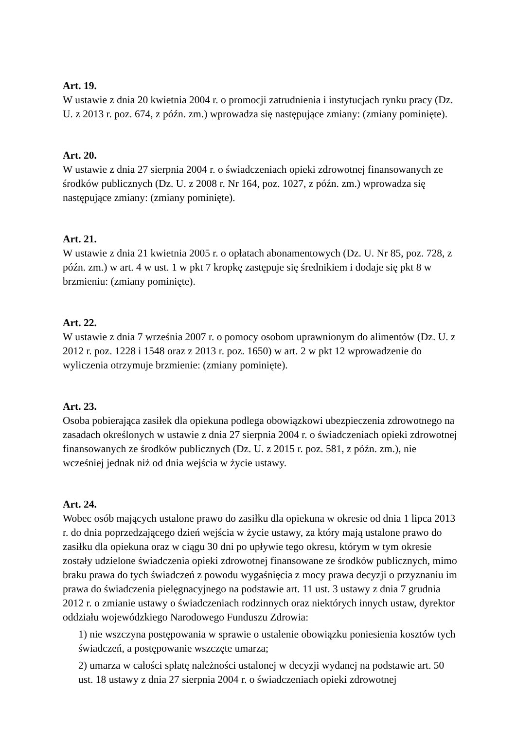Art. 19.
W ustawie z dnia 20 kwietnia 2004 r. o promocji zatrudnienia i instytucjach rynku pracy (Dz. U. z 2013 r. poz. 674, z późn. zm.) wprowadza się następujące zmiany: (zmiany pominięte).
Art. 20.
W ustawie z dnia 27 sierpnia 2004 r. o świadczeniach opieki zdrowotnej finansowanych ze środków publicznych (Dz. U. z 2008 r. Nr 164, poz. 1027, z późn. zm.) wprowadza się następujące zmiany: (zmiany pominięte).
Art. 21.
W ustawie z dnia 21 kwietnia 2005 r. o opłatach abonamentowych (Dz. U. Nr 85, poz. 728, z późn. zm.) w art. 4 w ust. 1 w pkt 7 kropkę zastępuje się średnikiem i dodaje się pkt 8 w brzmieniu: (zmiany pominięte).
Art. 22.
W ustawie z dnia 7 września 2007 r. o pomocy osobom uprawnionym do alimentów (Dz. U. z 2012 r. poz. 1228 i 1548 oraz z 2013 r. poz. 1650) w art. 2 w pkt 12 wprowadzenie do wyliczenia otrzymuje brzmienie: (zmiany pominięte).
Art. 23.
Osoba pobierająca zasiłek dla opiekuna podlega obowiązkowi ubezpieczenia zdrowotnego na zasadach określonych w ustawie z dnia 27 sierpnia 2004 r. o świadczeniach opieki zdrowotnej finansowanych ze środków publicznych (Dz. U. z 2015 r. poz. 581, z późn. zm.), nie wcześniej jednak niż od dnia wejścia w życie ustawy.
Art. 24.
Wobec osób mających ustalone prawo do zasiłku dla opiekuna w okresie od dnia 1 lipca 2013 r. do dnia poprzedzającego dzień wejścia w życie ustawy, za który mają ustalone prawo do zasiłku dla opiekuna oraz w ciągu 30 dni po upływie tego okresu, którym w tym okresie zostały udzielone świadczenia opieki zdrowotnej finansowane ze środków publicznych, mimo braku prawa do tych świadczeń z powodu wygaśnięcia z mocy prawa decyzji o przyznaniu im prawa do świadczenia pielęgnacyjnego na podstawie art. 11 ust. 3 ustawy z dnia 7 grudnia 2012 r. o zmianie ustawy o świadczeniach rodzinnych oraz niektórych innych ustaw, dyrektor oddziału wojewódzkiego Narodowego Funduszu Zdrowia:
1) nie wszczyna postępowania w sprawie o ustalenie obowiązku poniesienia kosztów tych świadczeń, a postępowanie wszczęte umarza;
2) umarza w całości spłatę należności ustalonej w decyzji wydanej na podstawie art. 50 ust. 18 ustawy z dnia 27 sierpnia 2004 r. o świadczeniach opieki zdrowotnej